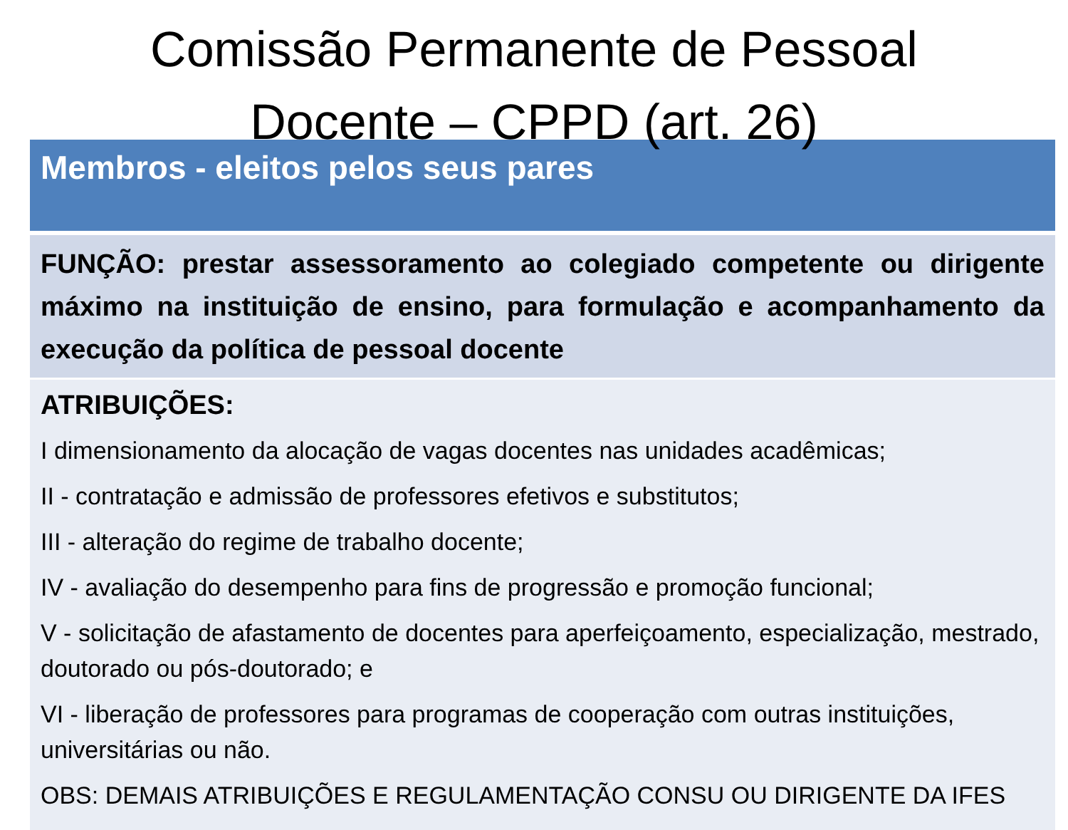Comissão Permanente de Pessoal
Docente – CPPD (art. 26)
| Membros - eleitos pelos seus pares |
| --- |
| FUNÇÃO: prestar assessoramento ao colegiado competente ou dirigente máximo na instituição de ensino, para formulação e acompanhamento da execução da política de pessoal docente |
| ATRIBUIÇÕES: I dimensionamento da alocação de vagas docentes nas unidades acadêmicas; II - contratação e admissão de professores efetivos e substitutos; III - alteração do regime de trabalho docente; IV - avaliação do desempenho para fins de progressão e promoção funcional; V - solicitação de afastamento de docentes para aperfeiçoamento, especialização, mestrado, doutorado ou pós-doutorado; e VI - liberação de professores para programas de cooperação com outras instituições, universitárias ou não. OBS: DEMAIS ATRIBUIÇÕES E REGULAMENTAÇÃO CONSU OU DIRIGENTE DA IFES |